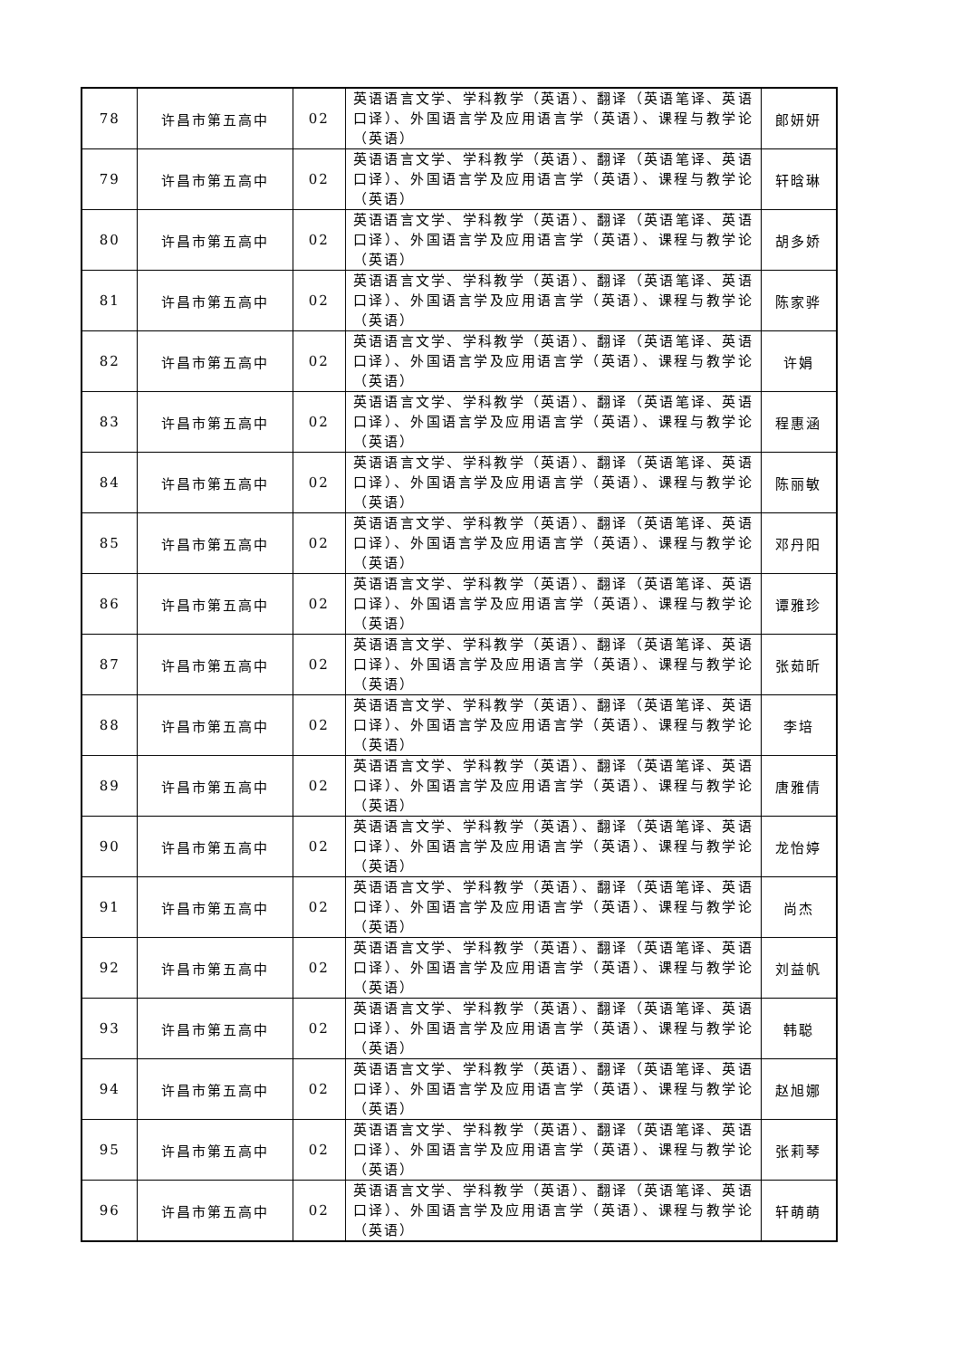| 78 | 许昌市第五高中 | 02 | 英语语言文学、学科教学（英语）、翻译（英语笔译、英语口译）、外国语言学及应用语言学（英语）、课程与教学论（英语） | 郎妍妍 |
| 79 | 许昌市第五高中 | 02 | 英语语言文学、学科教学（英语）、翻译（英语笔译、英语口译）、外国语言学及应用语言学（英语）、课程与教学论（英语） | 轩晗琳 |
| 80 | 许昌市第五高中 | 02 | 英语语言文学、学科教学（英语）、翻译（英语笔译、英语口译）、外国语言学及应用语言学（英语）、课程与教学论（英语） | 胡多娇 |
| 81 | 许昌市第五高中 | 02 | 英语语言文学、学科教学（英语）、翻译（英语笔译、英语口译）、外国语言学及应用语言学（英语）、课程与教学论（英语） | 陈家骅 |
| 82 | 许昌市第五高中 | 02 | 英语语言文学、学科教学（英语）、翻译（英语笔译、英语口译）、外国语言学及应用语言学（英语）、课程与教学论（英语） | 许娟 |
| 83 | 许昌市第五高中 | 02 | 英语语言文学、学科教学（英语）、翻译（英语笔译、英语口译）、外国语言学及应用语言学（英语）、课程与教学论（英语） | 程惠涵 |
| 84 | 许昌市第五高中 | 02 | 英语语言文学、学科教学（英语）、翻译（英语笔译、英语口译）、外国语言学及应用语言学（英语）、课程与教学论（英语） | 陈丽敏 |
| 85 | 许昌市第五高中 | 02 | 英语语言文学、学科教学（英语）、翻译（英语笔译、英语口译）、外国语言学及应用语言学（英语）、课程与教学论（英语） | 邓丹阳 |
| 86 | 许昌市第五高中 | 02 | 英语语言文学、学科教学（英语）、翻译（英语笔译、英语口译）、外国语言学及应用语言学（英语）、课程与教学论（英语） | 谭雅珍 |
| 87 | 许昌市第五高中 | 02 | 英语语言文学、学科教学（英语）、翻译（英语笔译、英语口译）、外国语言学及应用语言学（英语）、课程与教学论（英语） | 张茹昕 |
| 88 | 许昌市第五高中 | 02 | 英语语言文学、学科教学（英语）、翻译（英语笔译、英语口译）、外国语言学及应用语言学（英语）、课程与教学论（英语） | 李培 |
| 89 | 许昌市第五高中 | 02 | 英语语言文学、学科教学（英语）、翻译（英语笔译、英语口译）、外国语言学及应用语言学（英语）、课程与教学论（英语） | 唐雅倩 |
| 90 | 许昌市第五高中 | 02 | 英语语言文学、学科教学（英语）、翻译（英语笔译、英语口译）、外国语言学及应用语言学（英语）、课程与教学论（英语） | 龙怡婷 |
| 91 | 许昌市第五高中 | 02 | 英语语言文学、学科教学（英语）、翻译（英语笔译、英语口译）、外国语言学及应用语言学（英语）、课程与教学论（英语） | 尚杰 |
| 92 | 许昌市第五高中 | 02 | 英语语言文学、学科教学（英语）、翻译（英语笔译、英语口译）、外国语言学及应用语言学（英语）、课程与教学论（英语） | 刘益帆 |
| 93 | 许昌市第五高中 | 02 | 英语语言文学、学科教学（英语）、翻译（英语笔译、英语口译）、外国语言学及应用语言学（英语）、课程与教学论（英语） | 韩聪 |
| 94 | 许昌市第五高中 | 02 | 英语语言文学、学科教学（英语）、翻译（英语笔译、英语口译）、外国语言学及应用语言学（英语）、课程与教学论（英语） | 赵旭娜 |
| 95 | 许昌市第五高中 | 02 | 英语语言文学、学科教学（英语）、翻译（英语笔译、英语口译）、外国语言学及应用语言学（英语）、课程与教学论（英语） | 张莉琴 |
| 96 | 许昌市第五高中 | 02 | 英语语言文学、学科教学（英语）、翻译（英语笔译、英语口译）、外国语言学及应用语言学（英语）、课程与教学论（英语） | 轩萌萌 |